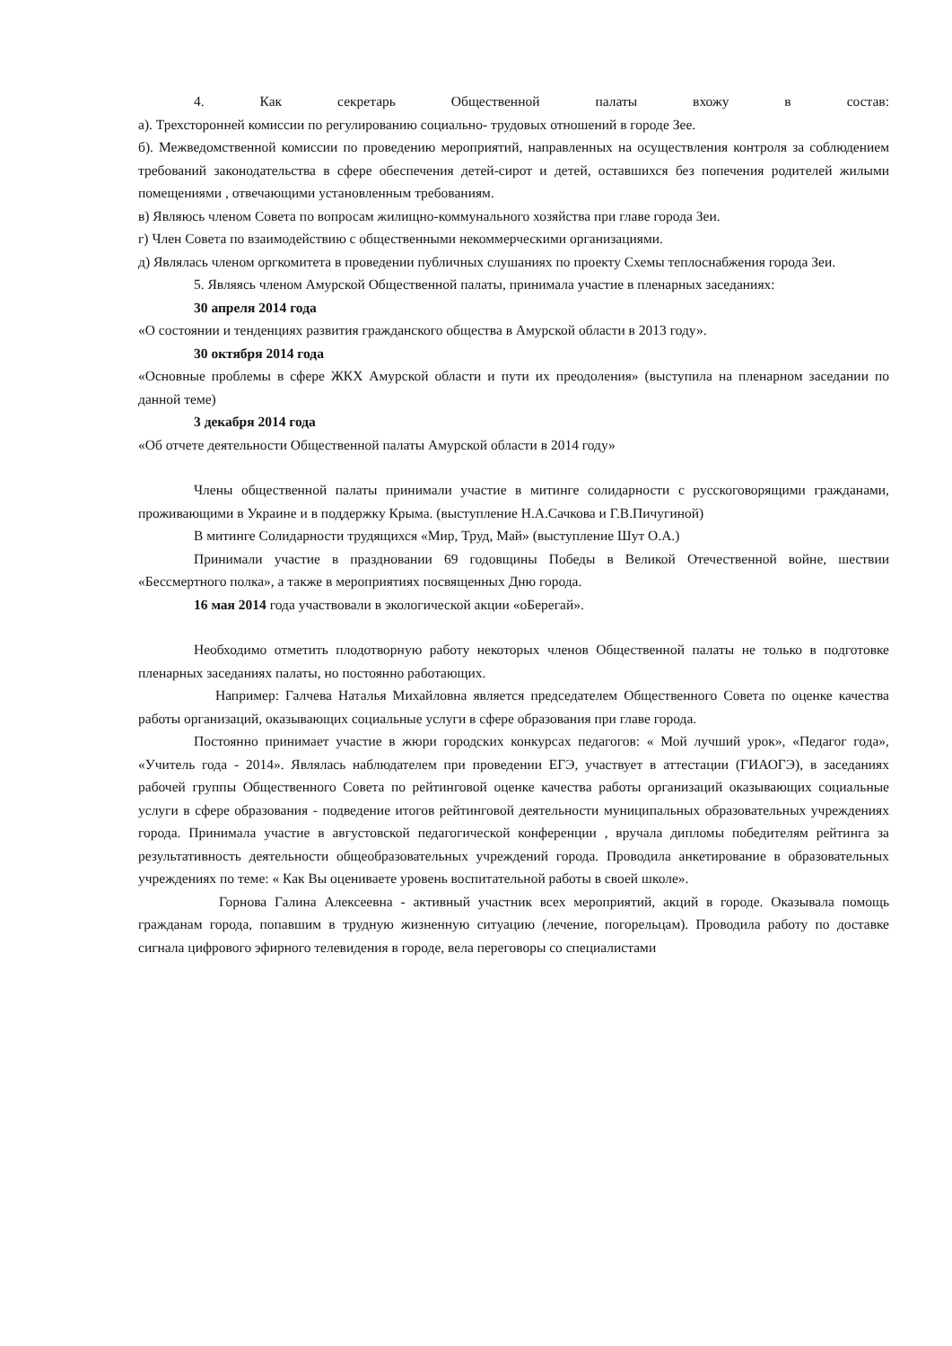4. Как секретарь Общественной палаты вхожу в состав:
а). Трехсторонней комиссии по регулированию социально- трудовых отношений в городе Зее.
б). Межведомственной комиссии по проведению мероприятий, направленных на осуществления контроля за соблюдением требований законодательства в сфере обеспечения детей-сирот и детей, оставшихся без попечения родителей жилыми помещениями , отвечающими установленным требованиям.
в) Являюсь членом Совета по вопросам жилищно-коммунального хозяйства при главе города Зеи.
г) Член Совета по взаимодействию с общественными некоммерческими организациями.
д) Являлась членом оргкомитета в проведении публичных слушаниях по проекту Схемы теплоснабжения города Зеи.
5. Являясь членом Амурской Общественной палаты, принимала участие в пленарных заседаниях:
30 апреля 2014 года
«О состоянии и тенденциях развития гражданского общества в Амурской области в 2013 году».
30 октября 2014 года
«Основные проблемы в сфере ЖКХ Амурской области и пути их преодоления» (выступила на пленарном заседании по данной теме)
3 декабря 2014 года
«Об отчете деятельности Общественной палаты Амурской области в 2014 году»
Члены общественной палаты принимали участие в митинге солидарности с русскоговорящими гражданами, проживающими в Украине и в поддержку Крыма. (выступление Н.А.Сачкова и Г.В.Пичугиной)
В митинге Солидарности трудящихся «Мир, Труд, Май» (выступление Шут О.А.)
Принимали участие в праздновании 69 годовщины Победы в Великой Отечественной войне, шествии «Бессмертного полка», а также в мероприятиях посвященных Дню города.
16 мая 2014 года участвовали в экологической акции «оБерегай».
Необходимо отметить плодотворную работу некоторых членов Общественной палаты не только в подготовке пленарных заседаниях палаты, но постоянно работающих.
Например: Галчева Наталья Михайловна является председателем Общественного Совета по оценке качества работы организаций, оказывающих социальные услуги в сфере образования при главе города.
Постоянно принимает участие в жюри городских конкурсах педагогов: « Мой лучший урок», «Педагог года», «Учитель года - 2014». Являлась наблюдателем при проведении ЕГЭ, участвует в аттестации (ГИАОГЭ), в заседаниях рабочей группы Общественного Совета по рейтинговой оценке качества работы организаций оказывающих социальные услуги в сфере образования - подведение итогов рейтинговой деятельности муниципальных образовательных учреждениях города. Принимала участие в августовской педагогической конференции , вручала дипломы победителям рейтинга за результативность деятельности общеобразовательных учреждений города. Проводила анкетирование в образовательных учреждениях по теме: « Как Вы оцениваете уровень воспитательной работы в своей школе».
Горнова Галина Алексеевна - активный участник всех мероприятий, акций в городе. Оказывала помощь гражданам города, попавшим в трудную жизненную ситуацию (лечение, погорельцам). Проводила работу по доставке сигнала цифрового эфирного телевидения в городе, вела переговоры со специалистами